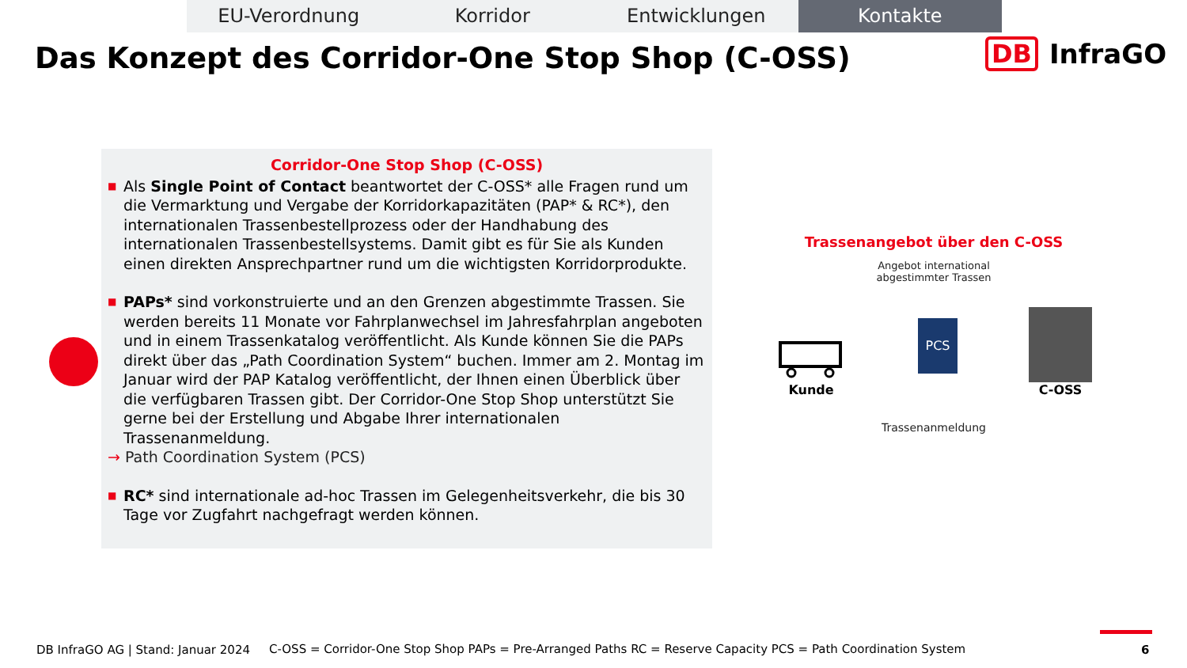EU-Verordnung Korridor Entwicklungen Kontakte
Das Konzept des Corridor-One Stop Shop (C-OSS)
DB InfraGO
Corridor-One Stop Shop (C-OSS)
■ Als Single Point of Contact beantwortet der C-OSS* alle Fragen rund um die Vermarktung und Vergabe der Korridorkapazitäten (PAP* & RC*), den internationalen Trassenbestellprozess oder der Handhabung des internationalen Trassenbestellsystems. Damit gibt es für Sie als Kunden einen direkten Ansprechpartner rund um die wichtigsten Korridorprodukte.
■ PAPs* sind vorkonstruierte und an den Grenzen abgestimmte Trassen. Sie werden bereits 11 Monate vor Fahrplanwechsel im Jahresfahrplan angeboten und in einem Trassenkatalog veröffentlicht. Als Kunde können Sie die PAPs direkt über das „Path Coordination System“ buchen. Immer am 2. Montag im Januar wird der PAP Katalog veröffentlicht, der Ihnen einen Überblick über die verfügbaren Trassen gibt. Der Corridor-One Stop Shop unterstützt Sie gerne bei der Erstellung und Abgabe Ihrer internationalen Trassenanmeldung.
→ Path Coordination System (PCS)
■ RC* sind internationale ad-hoc Trassen im Gelegenheitsverkehr, die bis 30 Tage vor Zugfahrt nachgefragt werden können.
Trassenangebot über den C-OSS
Angebot international
abgestimmter Trassen
Kunde
PCS
C-OSS
Trassenanmeldung
DB InfraGO AG | Stand: Januar 2024
C-OSS = Corridor-One Stop Shop PAPs = Pre-Arranged Paths RC = Reserve Capacity PCS = Path Coordination System
6